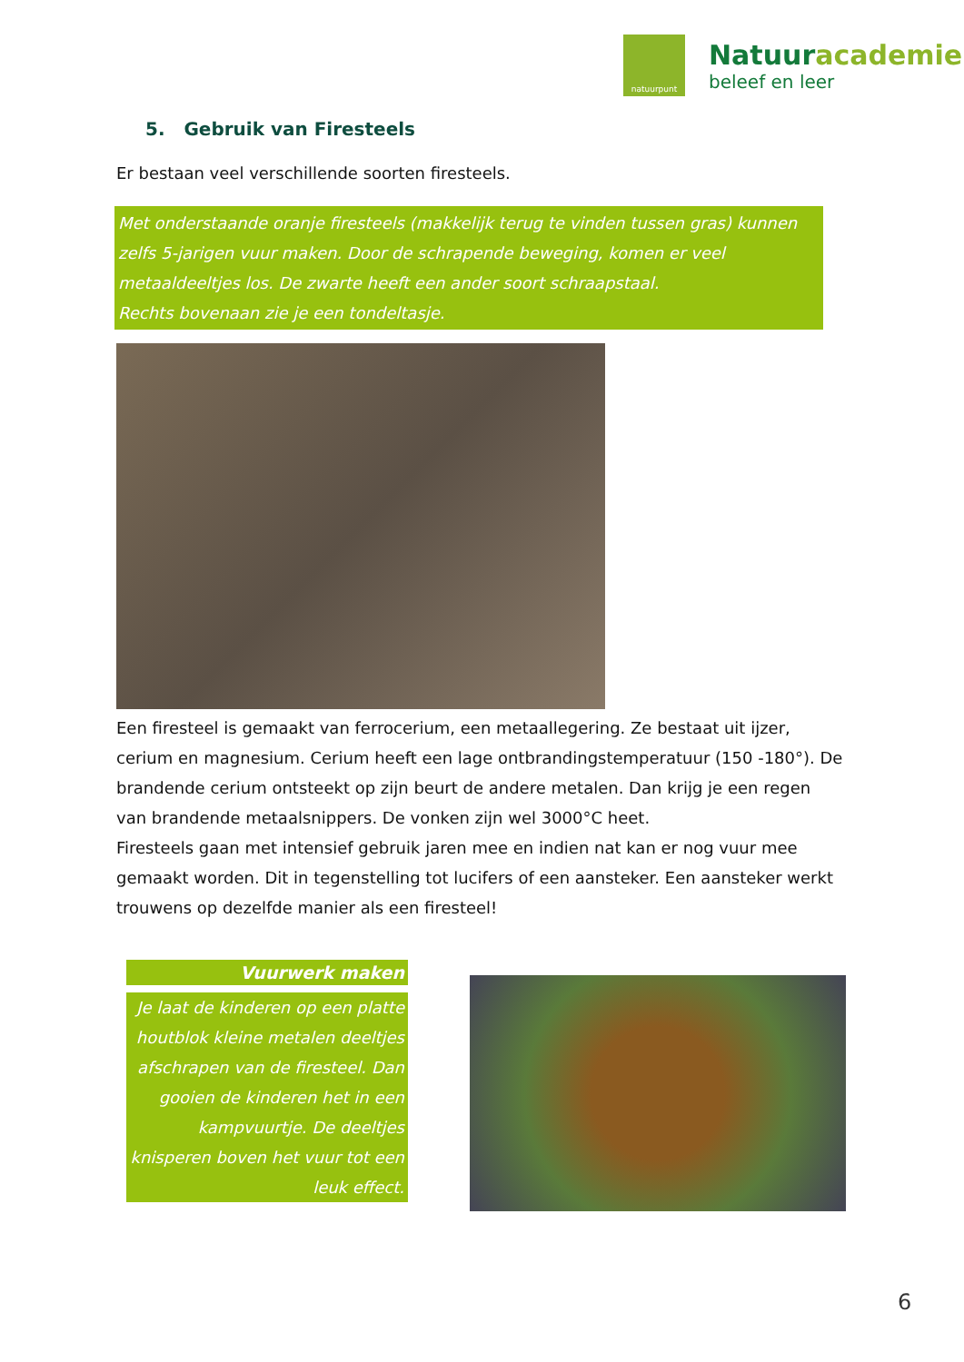natuurpunt
Natuuracademie
beleef en leer
5. Gebruik van Firesteels
Er bestaan veel verschillende soorten firesteels.
Met onderstaande oranje firesteels (makkelijk terug te vinden tussen gras) kunnen zelfs 5-jarigen vuur maken. Door de schrapende beweging, komen er veel metaaldeeltjes los. De zwarte heeft een ander soort schraapstaal.
Rechts bovenaan zie je een tondeltasje.
Een firesteel is gemaakt van ferrocerium, een metaallegering. Ze bestaat uit ijzer, cerium en magnesium. Cerium heeft een lage ontbrandingstemperatuur (150 -180°). De brandende cerium ontsteekt op zijn beurt de andere metalen. Dan krijg je een regen van brandende metaalsnippers. De vonken zijn wel 3000°C heet.
Firesteels gaan met intensief gebruik jaren mee en indien nat kan er nog vuur mee gemaakt worden. Dit in tegenstelling tot lucifers of een aansteker. Een aansteker werkt trouwens op dezelfde manier als een firesteel!
Vuurwerk maken
Je laat de kinderen op een platte houtblok kleine metalen deeltjes afschrapen van de firesteel. Dan gooien de kinderen het in een kampvuurtje. De deeltjes knisperen boven het vuur tot een leuk effect.
6